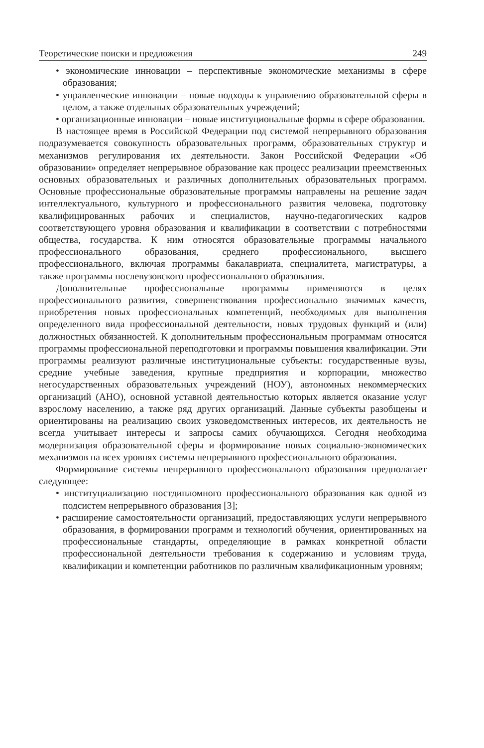Теоретические поиски и предложения 249
• экономические инновации – перспективные экономические механизмы в сфере образования;
• управленческие инновации – новые подходы к управлению образовательной сферы в целом, а также отдельных образовательных учреждений;
• организационные инновации – новые институциональные формы в сфере образования.
В настоящее время в Российской Федерации под системой непрерывного образования подразумевается совокупность образовательных программ, образовательных структур и механизмов регулирования их деятельности. Закон Российской Федерации «Об образовании» определяет непрерывное образование как процесс реализации преемственных основных образовательных и различных дополнительных образовательных программ. Основные профессиональные образовательные программы направлены на решение задач интеллектуального, культурного и профессионального развития человека, подготовку квалифицированных рабочих и специалистов, научно-педагогических кадров соответствующего уровня образования и квалификации в соответствии с потребностями общества, государства. К ним относятся образовательные программы начального профессионального образования, среднего профессионального, высшего профессионального, включая программы бакалавриата, специалитета, магистратуры, а также программы послевузовского профессионального образования.
Дополнительные профессиональные программы применяются в целях профессионального развития, совершенствования профессионально значимых качеств, приобретения новых профессиональных компетенций, необходимых для выполнения определенного вида профессиональной деятельности, новых трудовых функций и (или) должностных обязанностей. К дополнительным профессиональным программам относятся программы профессиональной переподготовки и программы повышения квалификации. Эти программы реализуют различные институциональные субъекты: государственные вузы, средние учебные заведения, крупные предприятия и корпорации, множество негосударственных образовательных учреждений (НОУ), автономных некоммерческих организаций (АНО), основной уставной деятельностью которых является оказание услуг взрослому населению, а также ряд других организаций. Данные субъекты разобщены и ориентированы на реализацию своих узковедомственных интересов, их деятельность не всегда учитывает интересы и запросы самих обучающихся. Сегодня необходима модернизация образовательной сферы и формирование новых социально-экономических механизмов на всех уровнях системы непрерывного профессионального образования.
Формирование системы непрерывного профессионального образования предполагает следующее:
• институциализацию постдипломного профессионального образования как одной из подсистем непрерывного образования [3];
• расширение самостоятельности организаций, предоставляющих услуги непрерывного образования, в формировании программ и технологий обучения, ориентированных на профессиональные стандарты, определяющие в рамках конкретной области профессиональной деятельности требования к содержанию и условиям труда, квалификации и компетенции работников по различным квалификационным уровням;